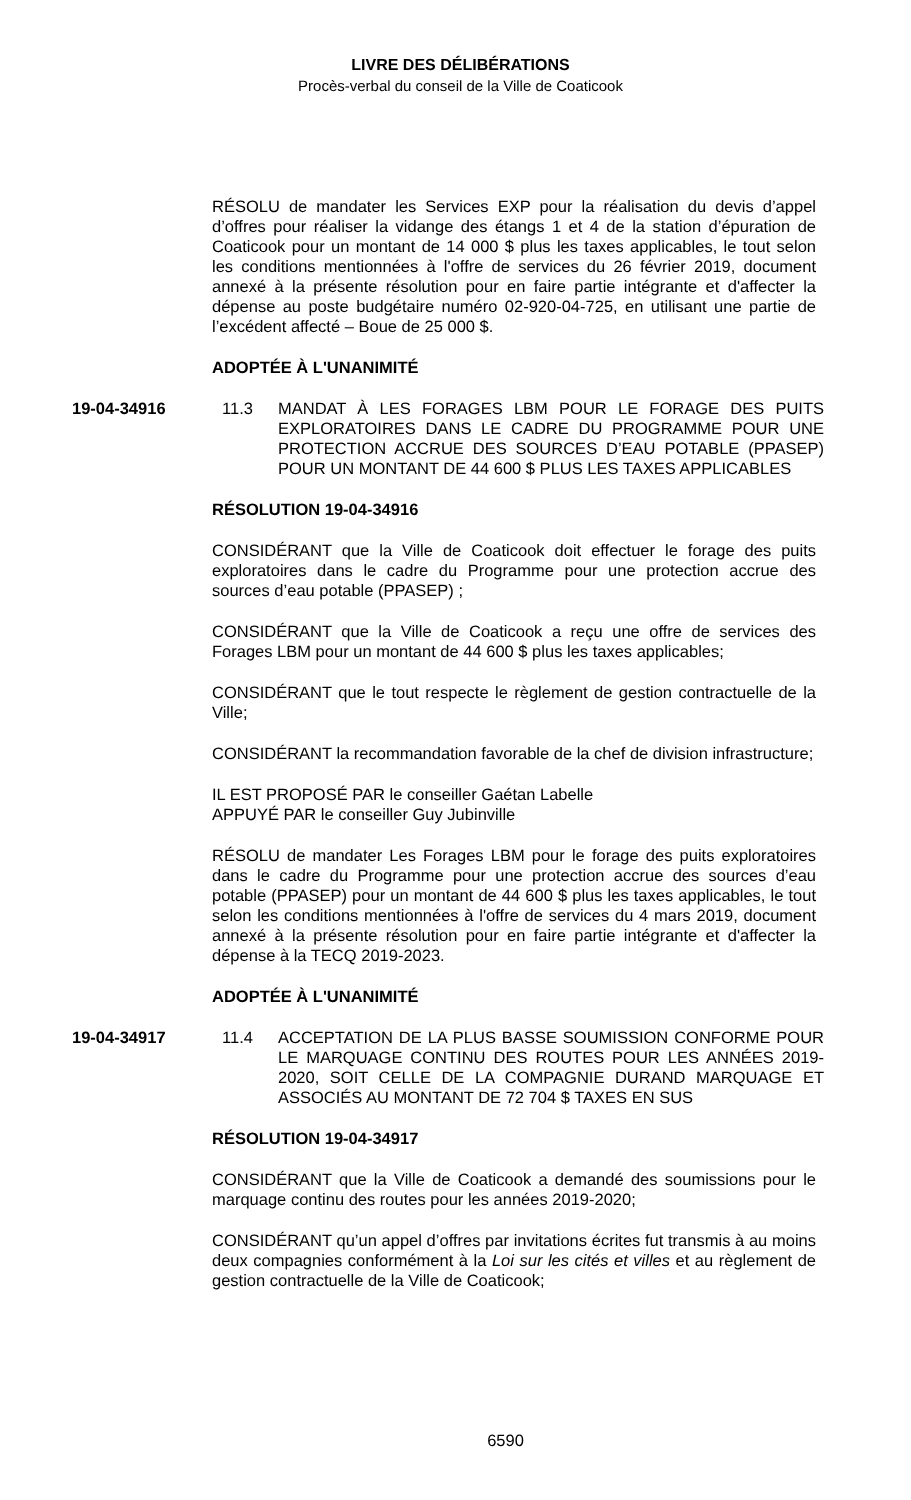LIVRE DES DÉLIBÉRATIONS
Procès-verbal du conseil de la Ville de Coaticook
RÉSOLU de mandater les Services EXP pour la réalisation du devis d’appel d’offres pour réaliser la vidange des étangs 1 et 4 de la station d’épuration de Coaticook pour un montant de 14 000 $ plus les taxes applicables, le tout selon les conditions mentionnées à l'offre de services du 26 février 2019, document annexé à la présente résolution pour en faire partie intégrante et d'affecter la dépense au poste budgétaire numéro 02-920-04-725, en utilisant une partie de l’excédent affecté – Boue de 25 000 $.
ADOPTÉE À L'UNANIMITÉ
19-04-34916 11.3 MANDAT À LES FORAGES LBM POUR LE FORAGE DES PUITS EXPLORATOIRES DANS LE CADRE DU PROGRAMME POUR UNE PROTECTION ACCRUE DES SOURCES D’EAU POTABLE (PPASEP) POUR UN MONTANT DE 44 600 $ PLUS LES TAXES APPLICABLES
RÉSOLUTION 19-04-34916
CONSIDÉRANT que la Ville de Coaticook doit effectuer le forage des puits exploratoires dans le cadre du Programme pour une protection accrue des sources d’eau potable (PPASEP) ;
CONSIDÉRANT que la Ville de Coaticook a reçu une offre de services des Forages LBM pour un montant de 44 600 $ plus les taxes applicables;
CONSIDÉRANT que le tout respecte le règlement de gestion contractuelle de la Ville;
CONSIDÉRANT la recommandation favorable de la chef de division infrastructure;
IL EST PROPOSÉ PAR le conseiller Gaétan Labelle
APPUYÉ PAR le conseiller Guy Jubinville
RÉSOLU de mandater Les Forages LBM pour le forage des puits exploratoires dans le cadre du Programme pour une protection accrue des sources d’eau potable (PPASEP) pour un montant de 44 600 $ plus les taxes applicables, le tout selon les conditions mentionnées à l'offre de services du 4 mars 2019, document annexé à la présente résolution pour en faire partie intégrante et d'affecter la dépense à la TECQ 2019-2023.
ADOPTÉE À L'UNANIMITÉ
19-04-34917 11.4 ACCEPTATION DE LA PLUS BASSE SOUMISSION CONFORME POUR LE MARQUAGE CONTINU DES ROUTES POUR LES ANNÉES 2019-2020, SOIT CELLE DE LA COMPAGNIE DURAND MARQUAGE ET ASSOCIÉS AU MONTANT DE 72 704 $ TAXES EN SUS
RÉSOLUTION 19-04-34917
CONSIDÉRANT que la Ville de Coaticook a demandé des soumissions pour le marquage continu des routes pour les années 2019-2020;
CONSIDÉRANT qu’un appel d’offres par invitations écrites fut transmis à au moins deux compagnies conformément à la Loi sur les cités et villes et au règlement de gestion contractuelle de la Ville de Coaticook;
6590